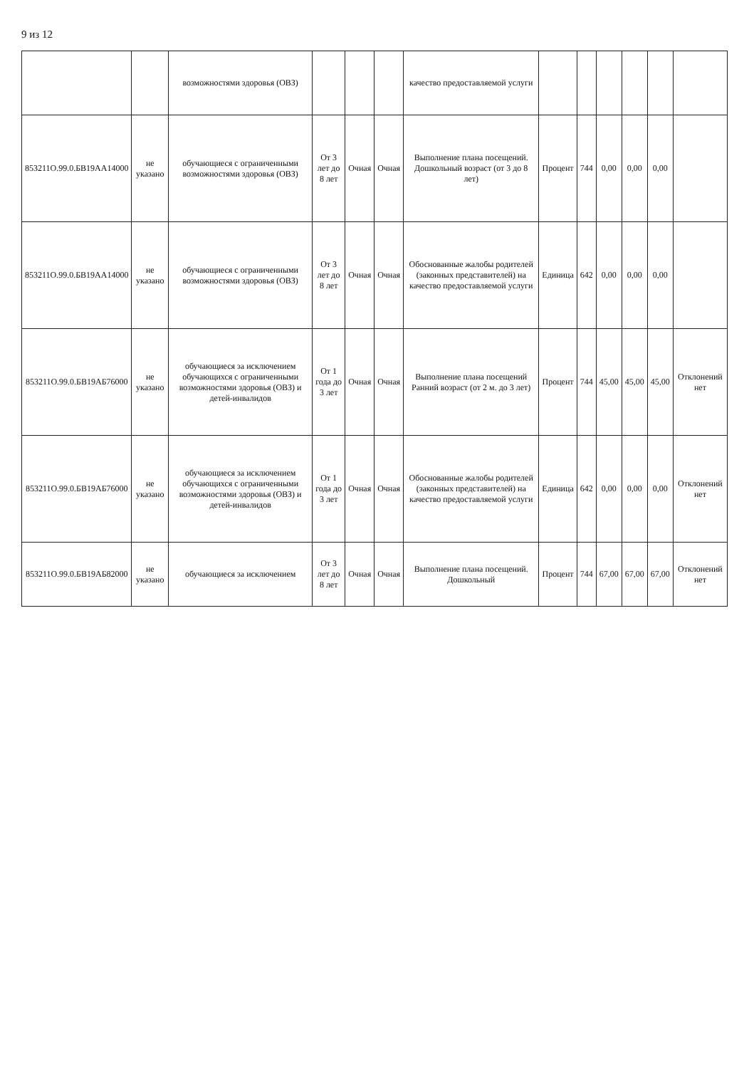9 из 12
| | | возможностями здоровья (ОВЗ) | | | | качество предоставляемой услуги | | | | | | |
| 853211О.99.0.БВ19АА14000 | не указано | обучающиеся с ограниченными возможностями здоровья (ОВЗ) | От 3 лет до 8 лет | Очная | Очная | Выполнение плана посещений. Дошкольный возраст (от 3 до 8 лет) | Процент | 744 | 0,00 | 0,00 | 0,00 | |
| 853211О.99.0.БВ19АА14000 | не указано | обучающиеся с ограниченными возможностями здоровья (ОВЗ) | От 3 лет до 8 лет | Очная | Очная | Обоснованные жалобы родителей (законных представителей) на качество предоставляемой услуги | Единица | 642 | 0,00 | 0,00 | 0,00 | |
| 853211О.99.0.БВ19АБ76000 | не указано | обучающиеся за исключением обучающихся с ограниченными возможностями здоровья (ОВЗ) и детей-инвалидов | От 1 года до 3 лет | Очная | Очная | Выполнение плана посещений Ранний возраст (от 2 м. до 3 лет) | Процент | 744 | 45,00 | 45,00 | 45,00 | Отклонений нет |
| 853211О.99.0.БВ19АБ76000 | не указано | обучающиеся за исключением обучающихся с ограниченными возможностями здоровья (ОВЗ) и детей-инвалидов | От 1 года до 3 лет | Очная | Очная | Обоснованные жалобы родителей (законных представителей) на качество предоставляемой услуги | Единица | 642 | 0,00 | 0,00 | 0,00 | Отклонений нет |
| 853211О.99.0.БВ19АБ82000 | не указано | обучающиеся за исключением | От 3 лет до 8 лет | Очная | Очная | Выполнение плана посещений. Дошкольный | Процент | 744 | 67,00 | 67,00 | 67,00 | Отклонений нет |